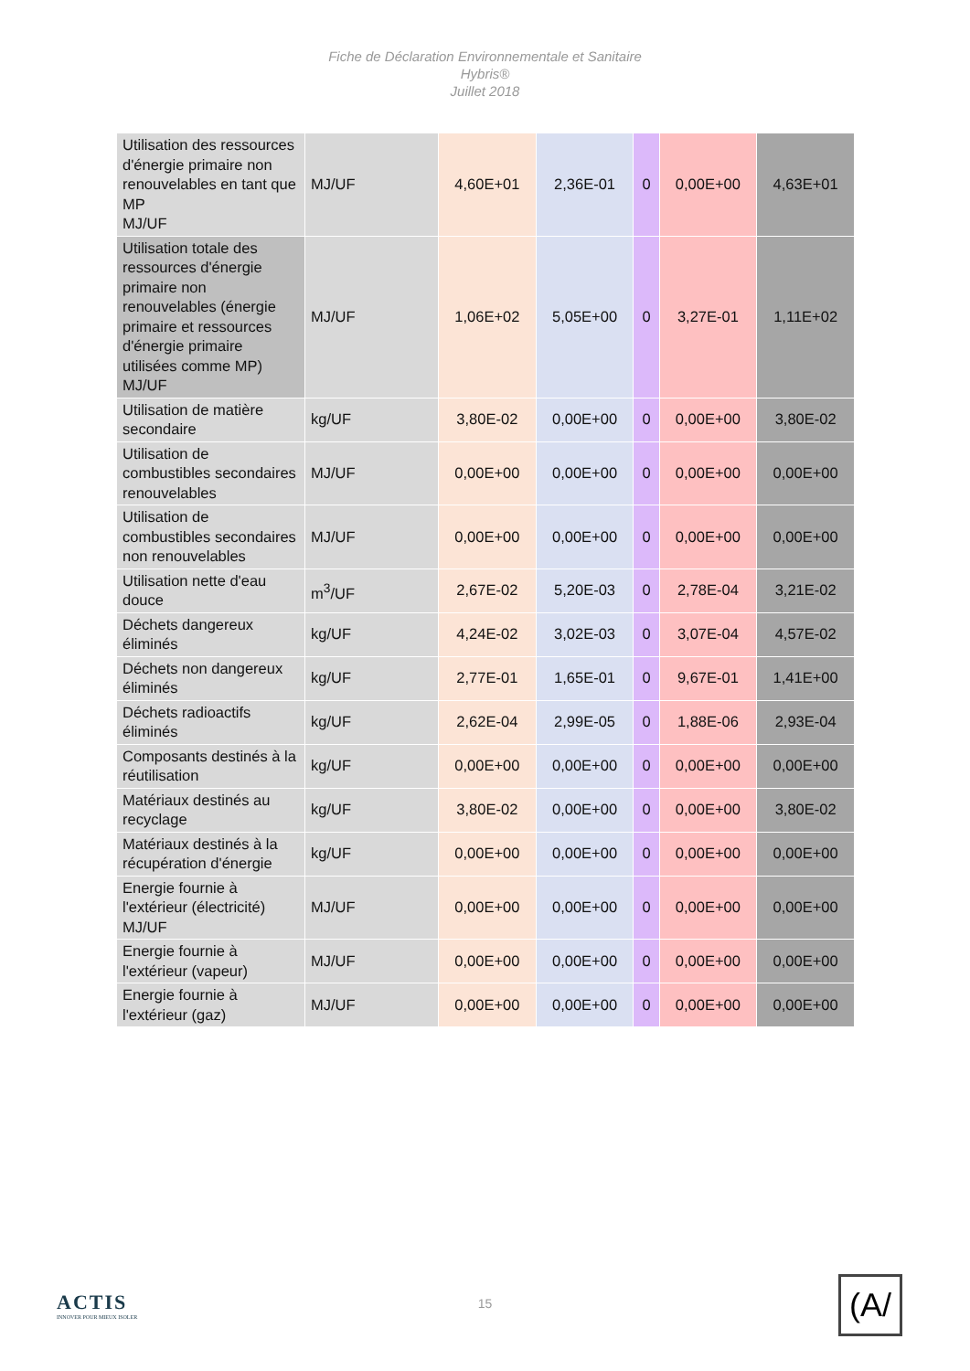Fiche de Déclaration Environnementale et Sanitaire
Hybris®
Juillet 2018
| Utilisation des ressources d'énergie primaire non renouvelables en tant que MP MJ/UF | MJ/UF | 4,60E+01 | 2,36E-01 | 0 | 0,00E+00 | 4,63E+01 |
| Utilisation totale des ressources d'énergie primaire non renouvelables (énergie primaire et ressources d'énergie primaire utilisées comme MP) MJ/UF | MJ/UF | 1,06E+02 | 5,05E+00 | 0 | 3,27E-01 | 1,11E+02 |
| Utilisation de matière secondaire | kg/UF | 3,80E-02 | 0,00E+00 | 0 | 0,00E+00 | 3,80E-02 |
| Utilisation de combustibles secondaires renouvelables | MJ/UF | 0,00E+00 | 0,00E+00 | 0 | 0,00E+00 | 0,00E+00 |
| Utilisation de combustibles secondaires non renouvelables | MJ/UF | 0,00E+00 | 0,00E+00 | 0 | 0,00E+00 | 0,00E+00 |
| Utilisation nette d'eau douce | m<sup>3</sup>/UF | 2,67E-02 | 5,20E-03 | 0 | 2,78E-04 | 3,21E-02 |
| Déchets dangereux éliminés | kg/UF | 4,24E-02 | 3,02E-03 | 0 | 3,07E-04 | 4,57E-02 |
| Déchets non dangereux éliminés | kg/UF | 2,77E-01 | 1,65E-01 | 0 | 9,67E-01 | 1,41E+00 |
| Déchets radioactifs éliminés | kg/UF | 2,62E-04 | 2,99E-05 | 0 | 1,88E-06 | 2,93E-04 |
| Composants destinés à la réutilisation | kg/UF | 0,00E+00 | 0,00E+00 | 0 | 0,00E+00 | 0,00E+00 |
| Matériaux destinés au recyclage | kg/UF | 3,80E-02 | 0,00E+00 | 0 | 0,00E+00 | 3,80E-02 |
| Matériaux destinés à la récupération d'énergie | kg/UF | 0,00E+00 | 0,00E+00 | 0 | 0,00E+00 | 0,00E+00 |
| Energie fournie à l'extérieur (électricité) MJ/UF | MJ/UF | 0,00E+00 | 0,00E+00 | 0 | 0,00E+00 | 0,00E+00 |
| Energie fournie à l'extérieur (vapeur) | MJ/UF | 0,00E+00 | 0,00E+00 | 0 | 0,00E+00 | 0,00E+00 |
| Energie fournie à l'extérieur (gaz) | MJ/UF | 0,00E+00 | 0,00E+00 | 0 | 0,00E+00 | 0,00E+00 |
ACTIS
INNOVER POUR MIEUX ISOLER
15
(A/